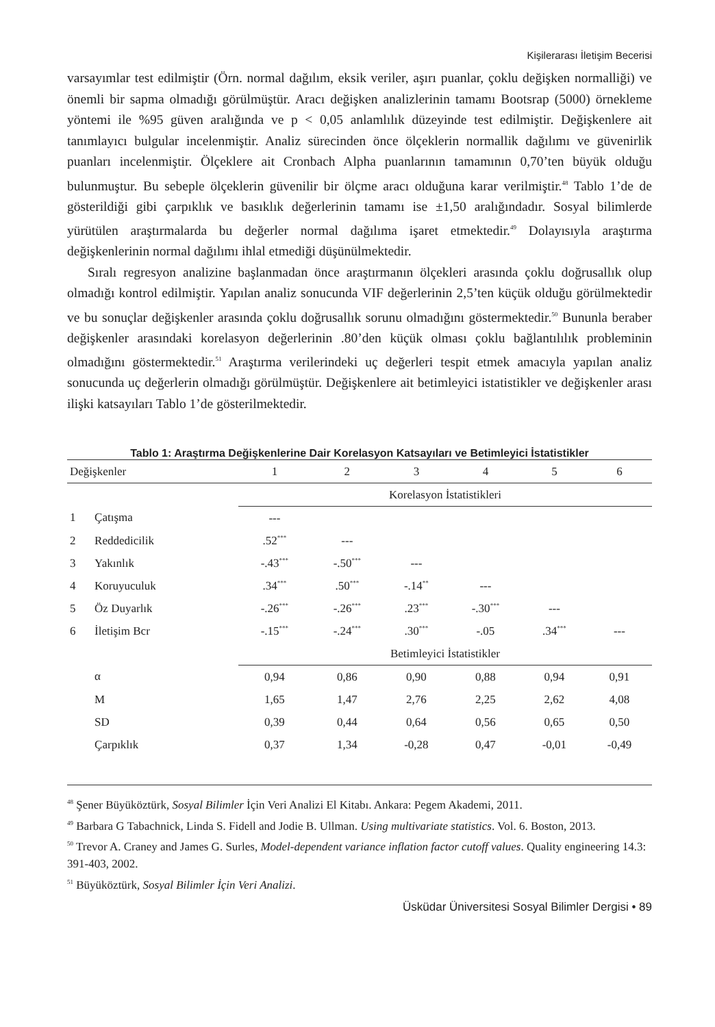Kişilerarası İletişim Becerisi
varsayımlar test edilmiştir (Örn. normal dağılım, eksik veriler, aşırı puanlar, çoklu değişken normalliği) ve önemli bir sapma olmadığı görülmüştür. Aracı değişken analizlerinin tamamı Bootsrap (5000) örnekleme yöntemi ile %95 güven aralığında ve p < 0,05 anlamlılık düzeyinde test edilmiştir. Değişkenlere ait tanımlayıcı bulgular incelenmiştir. Analiz sürecinden önce ölçeklerin normallik dağılımı ve güvenirlik puanları incelenmiştir. Ölçeklere ait Cronbach Alpha puanlarının tamamının 0,70’ten büyük olduğu bulunmuştur. Bu sebeple ölçeklerin güvenilir bir ölçme aracı olduğuna karar verilmiştir.<sup>48</sup> Tablo 1’de de gösterildiği gibi çarpıklık ve basıklık değerlerinin tamamı ise ±1,50 aralığındadır. Sosyal bilimlerde yürütülen araştırmalarda bu değerler normal dağılıma işaret etmektedir.<sup>49</sup> Dolayısıyla araştırma değişkenlerinin normal dağılımı ihlal etmediği düşünülmektedir.
Sıralı regresyon analizine başlanmadan önce araştırmanın ölçekleri arasında çoklu doğrusallık olup olmadığı kontrol edilmiştir. Yapılan analiz sonucunda VIF değerlerinin 2,5’ten küçük olduğu görülmektedir ve bu sonuçlar değişkenler arasında çoklu doğrusallık sorunu olmadığını göstermektedir.<sup>50</sup> Bununla beraber değişkenler arasındaki korelasyon değerlerinin .80’den küçük olması çoklu bağlantılılık probleminin olmadığını göstermektedir.<sup>51</sup> Araştırma verilerindeki uç değerleri tespit etmek amacıyla yapılan analiz sonucunda uç değerlerin olmadığı görülmüştür. Değişkenlere ait betimleyici istatistikler ve değişkenler arası ilişki katsayıları Tablo 1’de gösterilmektedir.
Tablo 1: Araştırma Değişkenlerine Dair Korelasyon Katsayıları ve Betimleyici İstatistikler
| Değişkenler | | 1 | 2 | 3 | 4 | 5 | 6 |
| --- | --- | --- | --- | --- | --- | --- | --- |
| | | Korelasyon İstatistikleri | | | | | |
| 1 | Çatışma | --- | | | | | |
| 2 | Reddedicilik | .52<sup>***</sup> | --- | | | | |
| 3 | Yakınlık | -.43<sup>***</sup> | -.50<sup>***</sup> | --- | | | |
| 4 | Koruyuculuk | .34<sup>***</sup> | .50<sup>***</sup> | -.14<sup>**</sup> | --- | | |
| 5 | Öz Duyarlık | -.26<sup>***</sup> | -.26<sup>***</sup> | .23<sup>***</sup> | -.30<sup>***</sup> | --- | |
| 6 | İletişim Bcr | -.15<sup>***</sup> | -.24<sup>***</sup> | .30<sup>***</sup> | -.05 | .34<sup>***</sup> | --- |
| | | Betimleyici İstatistikler | | | | | |
| | α | 0,94 | 0,86 | 0,90 | 0,88 | 0,94 | 0,91 |
| | M | 1,65 | 1,47 | 2,76 | 2,25 | 2,62 | 4,08 |
| | SD | 0,39 | 0,44 | 0,64 | 0,56 | 0,65 | 0,50 |
| | Çarpıklık | 0,37 | 1,34 | -0,28 | 0,47 | -0,01 | -0,49 |
<sup>48</sup> Şener Büyüköztürk, Sosyal Bilimler İçin Veri Analizi El Kitabı. Ankara: Pegem Akademi, 2011.
<sup>49</sup> Barbara G Tabachnick, Linda S. Fidell and Jodie B. Ullman. Using multivariate statistics. Vol. 6. Boston, 2013.
<sup>50</sup> Trevor A. Craney and James G. Surles, Model-dependent variance inflation factor cutoff values. Quality engineering 14.3: 391-403, 2002.
<sup>51</sup> Büyüköztürk, Sosyal Bilimler İçin Veri Analizi.
Üsküdar Üniversitesi Sosyal Bilimler Dergisi • 89